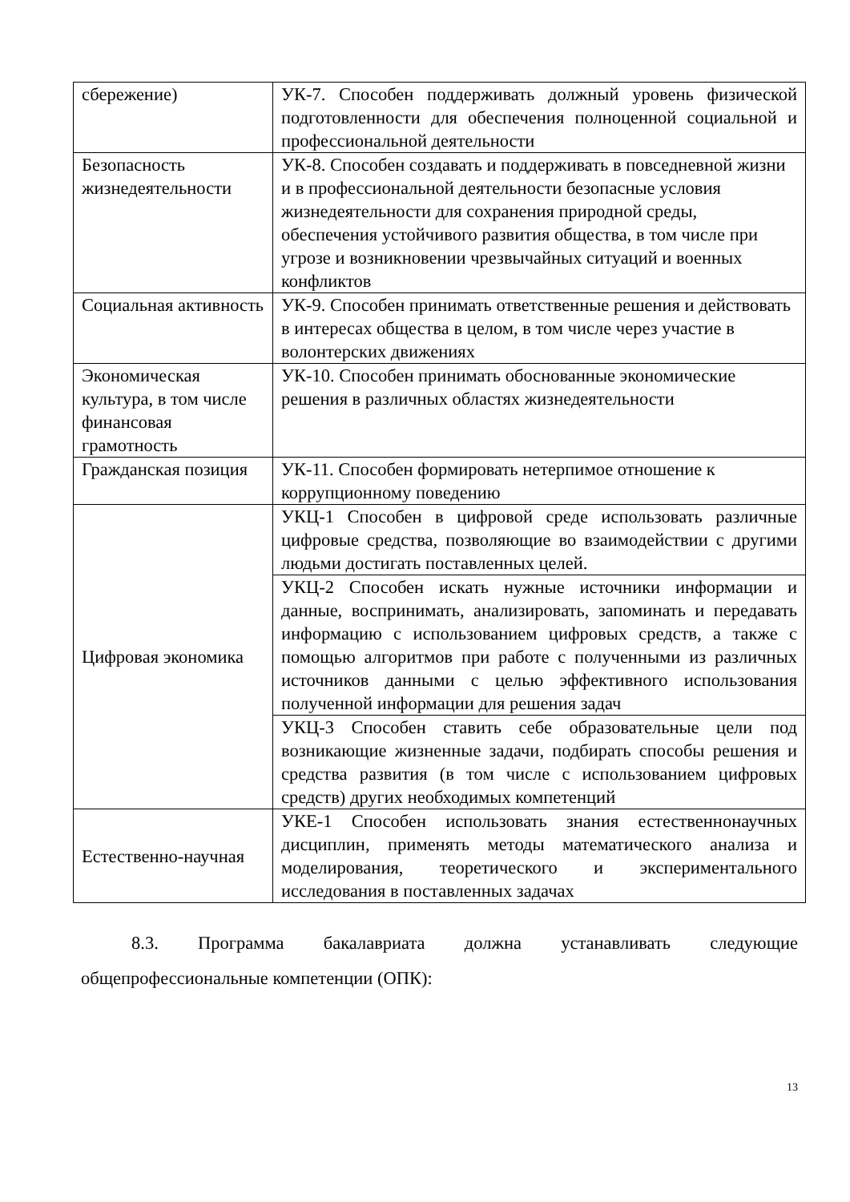| сбережение) | УК-7. Способен поддерживать должный уровень физической подготовленности для обеспечения полноценной социальной и профессиональной деятельности |
| Безопасность жизнедеятельности | УК-8. Способен создавать и поддерживать в повседневной жизни и в профессиональной деятельности безопасные условия жизнедеятельности для сохранения природной среды, обеспечения устойчивого развития общества, в том числе при угрозе и возникновении чрезвычайных ситуаций и военных конфликтов |
| Социальная активность | УК-9. Способен принимать ответственные решения и действовать в интересах общества в целом, в том числе через участие в волонтерских движениях |
| Экономическая культура, в том числе финансовая грамотность | УК-10. Способен принимать обоснованные экономические решения в различных областях жизнедеятельности |
| Гражданская позиция | УК-11. Способен формировать нетерпимое отношение к коррупционному поведению |
| Цифровая экономика | УКЦ-1 Способен в цифровой среде использовать различные цифровые средства, позволяющие во взаимодействии с другими людьми достигать поставленных целей. |
| | УКЦ-2 Способен искать нужные источники информации и данные, воспринимать, анализировать, запоминать и передавать информацию с использованием цифровых средств, а также с помощью алгоритмов при работе с полученными из различных источников данными с целью эффективного использования полученной информации для решения задач |
| | УКЦ-3 Способен ставить себе образовательные цели под возникающие жизненные задачи, подбирать способы решения и средства развития (в том числе с использованием цифровых средств) других необходимых компетенций |
| Естественно-научная | УКЕ-1 Способен использовать знания естественнонаучных дисциплин, применять методы математического анализа и моделирования, теоретического и экспериментального исследования в поставленных задачах |
8.3. Программа бакалавриата должна устанавливать следующие
общепрофессиональные компетенции (ОПК):
13